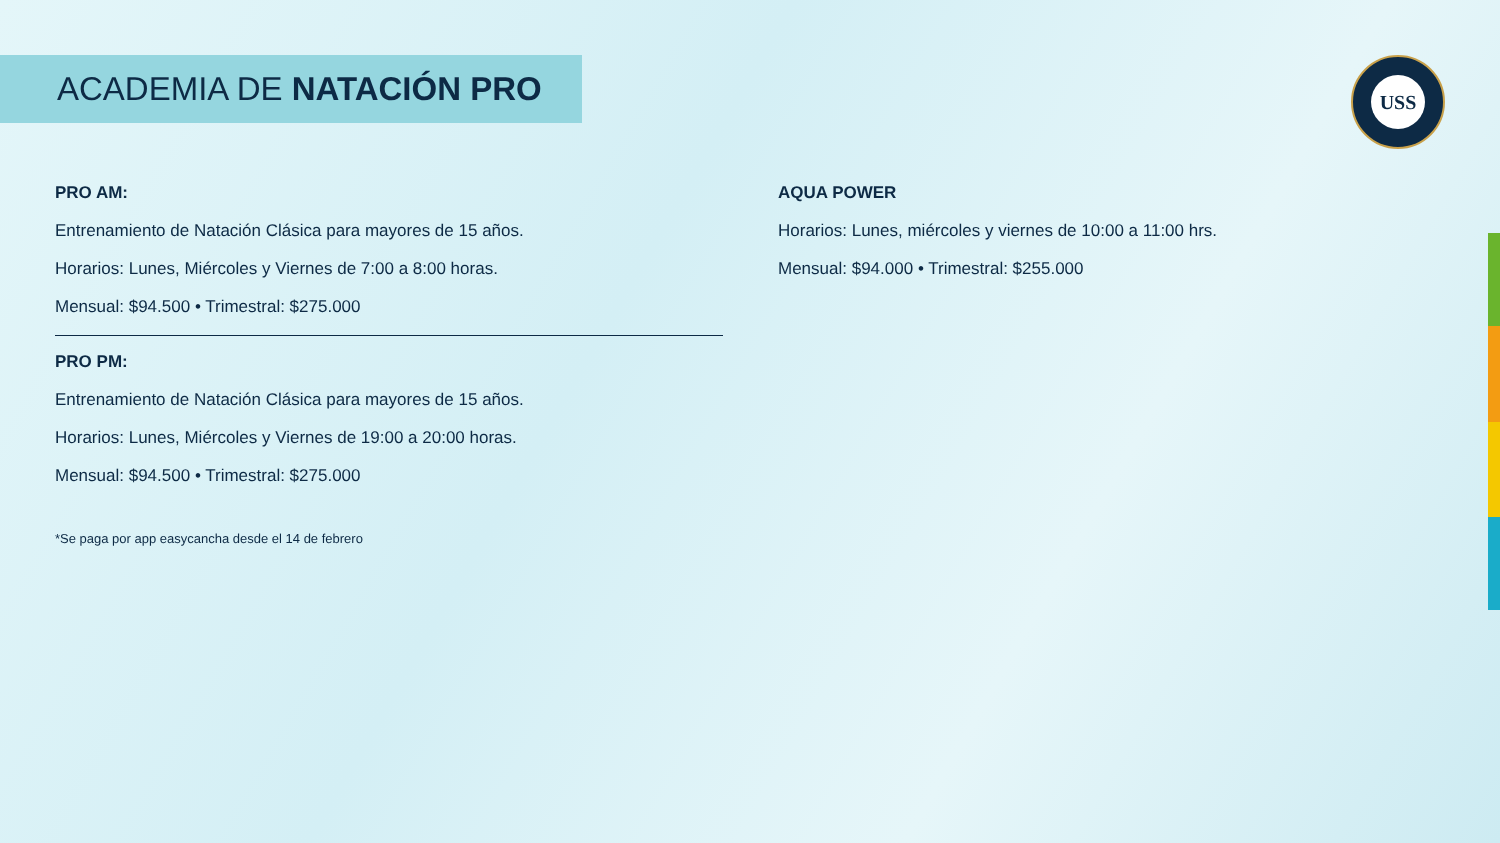ACADEMIA DE NATACIÓN PRO
USS
PRO AM:
Entrenamiento de Natación Clásica para mayores de 15 años.
Horarios: Lunes, Miércoles y Viernes de 7:00 a 8:00 horas.
Mensual: $94.500 • Trimestral: $275.000
PRO PM:
Entrenamiento de Natación Clásica para mayores de 15 años.
Horarios: Lunes, Miércoles y Viernes de 19:00 a 20:00 horas.
Mensual: $94.500 • Trimestral: $275.000
*Se paga por app easycancha desde el 14 de febrero
AQUA POWER
Horarios: Lunes, miércoles y viernes de 10:00 a 11:00 hrs.
Mensual: $94.000 • Trimestral: $255.000